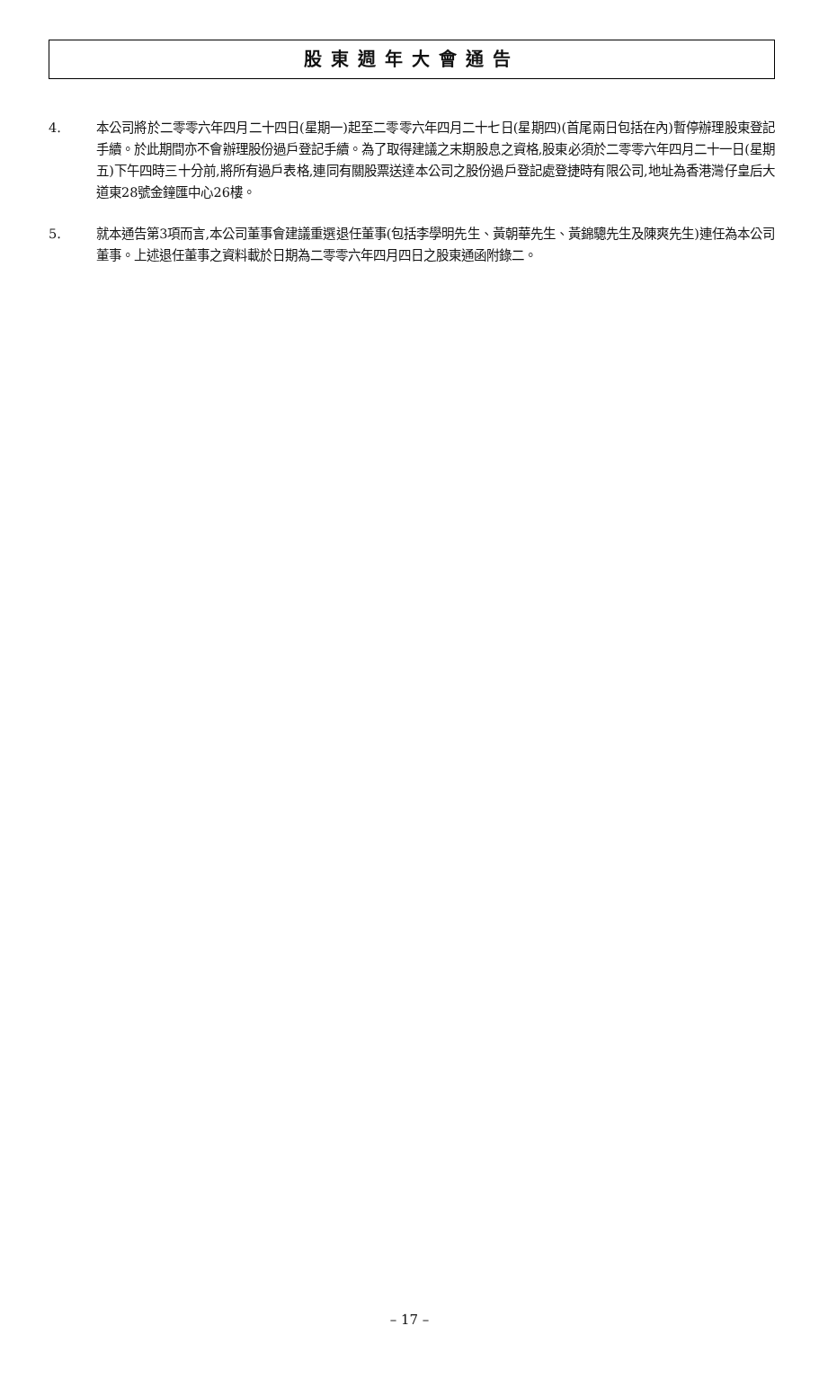股東週年大會通告
4. 本公司將於二零零六年四月二十四日(星期一)起至二零零六年四月二十七日(星期四)(首尾兩日包括在內)暫停辦理股東登記手續。於此期間亦不會辦理股份過戶登記手續。為了取得建議之末期股息之資格,股東必須於二零零六年四月二十一日(星期五)下午四時三十分前,將所有過戶表格,連同有關股票送達本公司之股份過戶登記處登捷時有限公司,地址為香港灣仔皇后大道東28號金鐘匯中心26樓。
5. 就本通告第3項而言,本公司董事會建議重選退任董事(包括李學明先生、黃朝華先生、黃錦驄先生及陳爽先生)連任為本公司董事。上述退任董事之資料載於日期為二零零六年四月四日之股東通函附錄二。
– 17 –